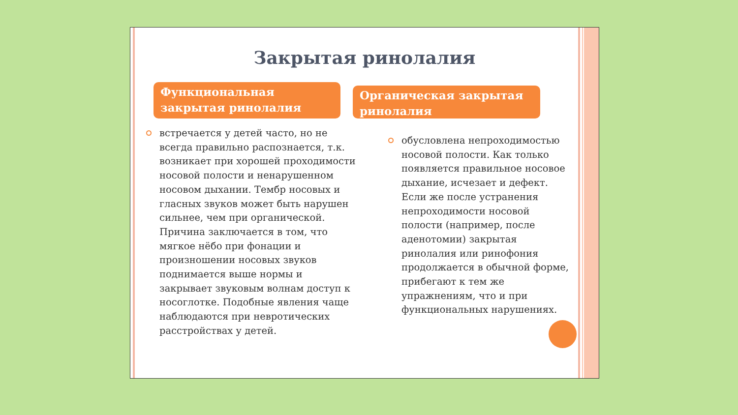Закрытая ринолалия
Функциональная закрытая ринолалия
Органическая закрытая ринолалия
встречается у детей часто, но не всегда правильно распознается, т.к. возникает при хорошей проходимости носовой полости и ненарушенном носовом дыхании. Тембр носовых и гласных звуков может быть нарушен сильнее, чем при органической. Причина заключается в том, что мягкое нёбо при фонации и произношении носовых звуков поднимается выше нормы и закрывает звуковым волнам доступ к носоглотке. Подобные явления чаще наблюдаются при невротических расстройствах у детей.
обусловлена непроходимостью носовой полости. Как только появляется правильное носовое дыхание, исчезает и дефект. Если же после устранения непроходимости носовой полости (например, после аденотомии) закрытая ринолалия или ринофония продолжается в обычной форме, прибегают к тем же упражнениям, что и при функциональных нарушениях.